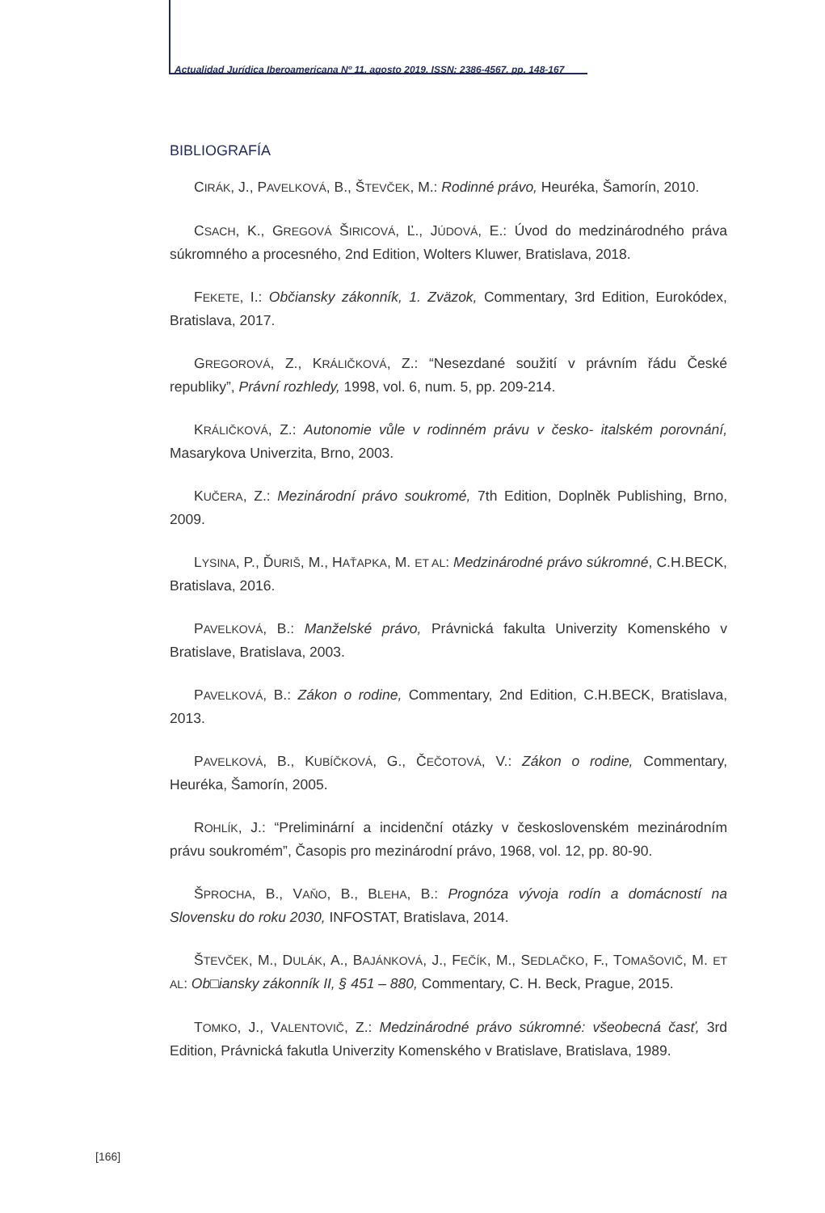Actualidad Jurídica Iberoamericana Nº 11, agosto 2019, ISSN: 2386-4567, pp. 148-167
BIBLIOGRAFÍA
CIRÁK, J., PAVELKOVÁ, B., ŠTEVČEK, M.: Rodinné právo, Heuréka, Šamorín, 2010.
CSACH, K., GREGOVÁ ŠIRICOVÁ, Ľ., JÚDOVÁ, E.: Úvod do medzinárodného práva súkromného a procesného, 2nd Edition, Wolters Kluwer, Bratislava, 2018.
FEKETE, I.: Občiansky zákonník, 1. Zväzok, Commentary, 3rd Edition, Eurokódex, Bratislava, 2017.
GREGOROVÁ, Z., KRÁLIČKOVÁ, Z.: “Nesezdané soužití v právním řádu České republiky”, Právní rozhledy, 1998, vol. 6, num. 5, pp. 209-214.
KRÁLIČKOVÁ, Z.: Autonomie vůle v rodinném právu v česko- italském porovnání, Masarykova Univerzita, Brno, 2003.
KUČERA, Z.: Mezinárodní právo soukromé, 7th Edition, Doplněk Publishing, Brno, 2009.
LYSINA, P., ĎURIŠ, M., HAŤAPKA, M. ET AL: Medzinárodné právo súkromné, C.H.BECK, Bratislava, 2016.
PAVELKOVÁ, B.: Manželské právo, Právnická fakulta Univerzity Komenského v Bratislave, Bratislava, 2003.
PAVELKOVÁ, B.: Zákon o rodine, Commentary, 2nd Edition, C.H.BECK, Bratislava, 2013.
PAVELKOVÁ, B., KUBÍČKOVÁ, G., ČEČOTOVÁ, V.: Zákon o rodine, Commentary, Heuréka, Šamorín, 2005.
ROHLÍK, J.: “Preliminární a incidenční otázky v československém mezinárodním právu soukromém”, Časopis pro mezinárodní právo, 1968, vol. 12, pp. 80-90.
ŠPROCHA, B., VAŇO, B., BLEHA, B.: Prognóza vývoja rodín a domácností na Slovensku do roku 2030, INFOSTAT, Bratislava, 2014.
ŠTEVČEK, M., DULÁK, A., BAJÁNKOVÁ, J., FEČÍK, M., SEDLAČKO, F., TOMAŠOVIČ, M. ET AL: Ob□iansky zákonník II, § 451 – 880, Commentary, C. H. Beck, Prague, 2015.
TOMKO, J., VALENTOVIČ, Z.: Medzinárodné právo súkromné: všeobecná časť, 3rd Edition, Právnická fakutla Univerzity Komenského v Bratislave, Bratislava, 1989.
[166]